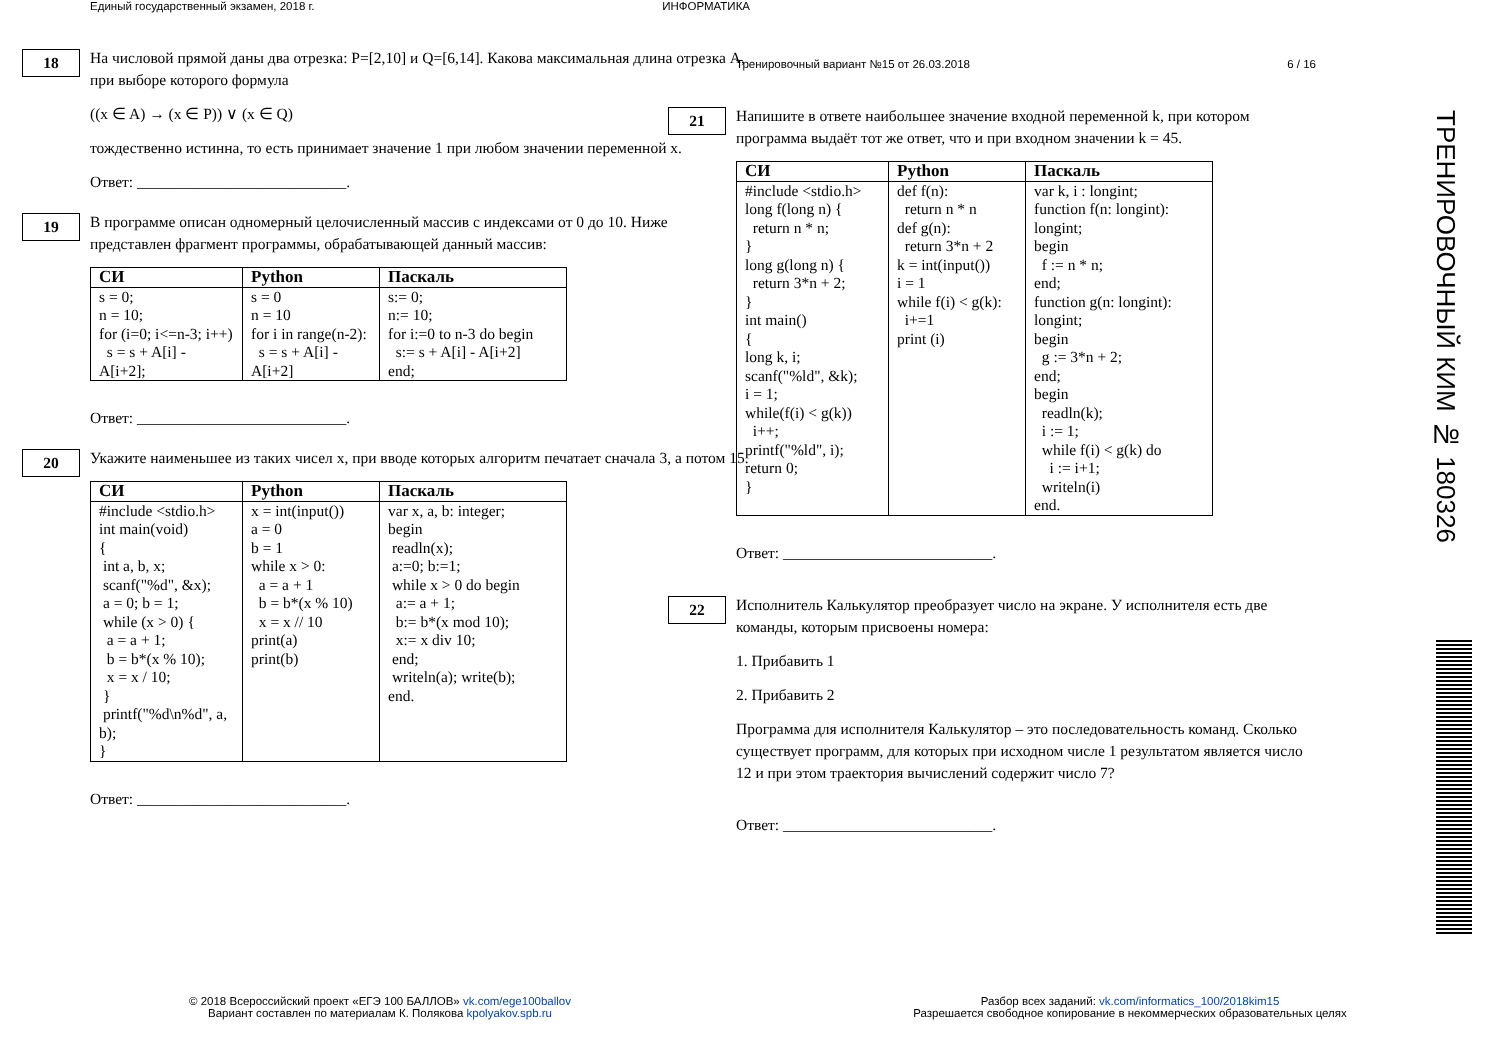Единый государственный экзамен, 2018 г. ИНФОРМАТИКА
18
На числовой прямой даны два отрезка: P=[2,10] и Q=[6,14]. Какова максимальная длина отрезка A, при выборе которого формула
((x ∈ A) → (x ∈ P)) ∨ (x ∈ Q)
тождественно истинна, то есть принимает значение 1 при любом значении переменной x.
Ответ: ___________________________.
19
В программе описан одномерный целочисленный массив с индексами от 0 до 10. Ниже представлен фрагмент программы, обрабатывающей данный массив:
| СИ | Python | Паскаль |
| --- | --- | --- |
| s = 0; n = 10; for (i=0; i<=n-3; i++) s = s + A[i] - A[i+2]; | s = 0 n = 10 for i in range(n-2): s = s + A[i] - A[i+2] | s:= 0; n:= 10; for i:=0 to n-3 do begin s:= s + A[i] - A[i+2] end; |
Ответ: ___________________________.
20
Укажите наименьшее из таких чисел x, при вводе которых алгоритм печатает сначала 3, а потом 15.
| СИ | Python | Паскаль |
| --- | --- | --- |
| #include <stdio.h> int main(void) { int a, b, x; scanf("%d", &x); a = 0; b = 1; while (x > 0) { a = a + 1; b = b*(x % 10); x = x / 10; } printf("%d\n%d", a, b); } | x = int(input()) a = 0 b = 1 while x > 0: a = a + 1 b = b*(x % 10) x = x // 10 print(a) print(b) | var x, a, b: integer; begin readln(x); a:=0; b:=1; while x > 0 do begin a:= a + 1; b:= b*(x mod 10); x:= x div 10; end; writeln(a); write(b); end. |
Ответ: ___________________________.
Тренировочный вариант №15 от 26.03.2018 6 / 16
21
Напишите в ответе наибольшее значение входной переменной k, при котором программа выдаёт тот же ответ, что и при входном значении k = 45.
| СИ | Python | Паскаль |
| --- | --- | --- |
| #include <stdio.h> long f(long n) { return n * n; } long g(long n) { return 3*n + 2; } int main() { long k, i; scanf("%ld", &k); i = 1; while(f(i) < g(k)) i++; printf("%ld", i); return 0; } | def f(n): return n * n def g(n): return 3*n + 2 k = int(input()) i = 1 while f(i) < g(k): i+=1 print (i) | var k, i : longint; function f(n: longint): longint; begin f := n * n; end; function g(n: longint): longint; begin g := 3*n + 2; end; begin readln(k); i := 1; while f(i) < g(k) do i := i+1; writeln(i) end. |
Ответ: ___________________________.
22
Исполнитель Калькулятор преобразует число на экране. У исполнителя есть две команды, которым присвоены номера:
1. Прибавить 1
2. Прибавить 2
Программа для исполнителя Калькулятор – это последовательность команд. Сколько существует программ, для которых при исходном числе 1 результатом является число 12 и при этом траектория вычислений содержит число 7?
Ответ: ___________________________.
© 2018 Всероссийский проект «ЕГЭ 100 БАЛЛОВ» vk.com/ege100ballov
Вариант составлен по материалам К. Полякова kpolyakov.spb.ru
Разбор всех заданий: vk.com/informatics_100/2018kim15
Разрешается свободное копирование в некоммерческих образовательных целях
ТРЕНИРОВОЧНЫЙ КИМ № 180326